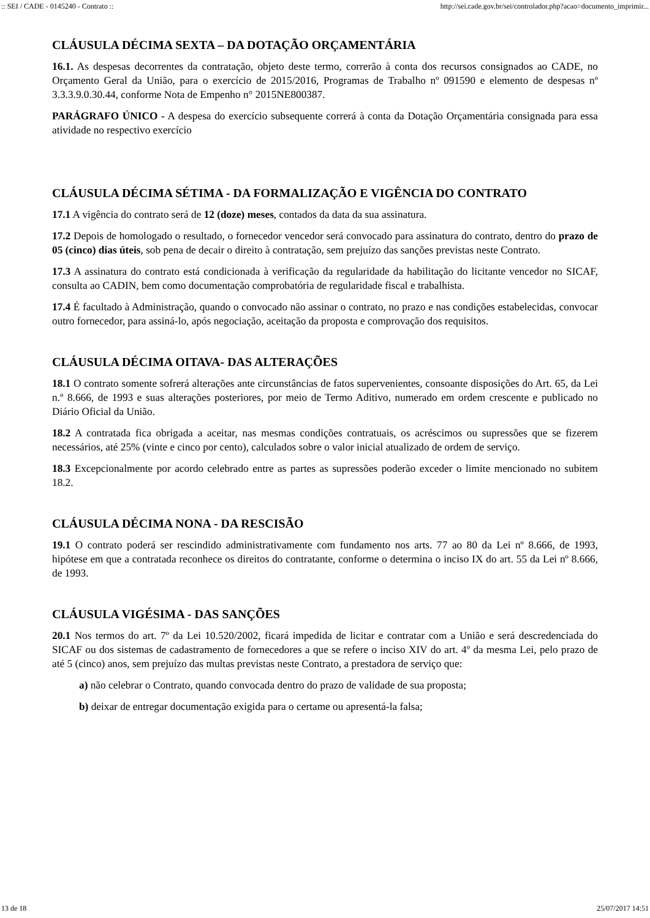:: SEI / CADE - 0145240 - Contrato :: http://sei.cade.gov.br/sei/controlador.php?acao=documento_imprimir...
CLÁUSULA DÉCIMA SEXTA – DA DOTAÇÃO ORÇAMENTÁRIA
16.1. As despesas decorrentes da contratação, objeto deste termo, correrão à conta dos recursos consignados ao CADE, no Orçamento Geral da União, para o exercício de 2015/2016, Programas de Trabalho nº 091590 e elemento de despesas nº 3.3.3.9.0.30.44, conforme Nota de Empenho n° 2015NE800387.
PARÁGRAFO ÚNICO - A despesa do exercício subsequente correrá à conta da Dotação Orçamentária consignada para essa atividade no respectivo exercício
CLÁUSULA DÉCIMA SÉTIMA - DA FORMALIZAÇÃO E VIGÊNCIA DO CONTRATO
17.1 A vigência do contrato será de 12 (doze) meses, contados da data da sua assinatura.
17.2 Depois de homologado o resultado, o fornecedor vencedor será convocado para assinatura do contrato, dentro do prazo de 05 (cinco) dias úteis, sob pena de decair o direito à contratação, sem prejuízo das sanções previstas neste Contrato.
17.3 A assinatura do contrato está condicionada à verificação da regularidade da habilitação do licitante vencedor no SICAF, consulta ao CADIN, bem como documentação comprobatória de regularidade fiscal e trabalhista.
17.4 É facultado à Administração, quando o convocado não assinar o contrato, no prazo e nas condições estabelecidas, convocar outro fornecedor, para assiná-lo, após negociação, aceitação da proposta e comprovação dos requisitos.
CLÁUSULA DÉCIMA OITAVA- DAS ALTERAÇÕES
18.1 O contrato somente sofrerá alterações ante circunstâncias de fatos supervenientes, consoante disposições do Art. 65, da Lei n.º 8.666, de 1993 e suas alterações posteriores, por meio de Termo Aditivo, numerado em ordem crescente e publicado no Diário Oficial da União.
18.2 A contratada fica obrigada a aceitar, nas mesmas condições contratuais, os acréscimos ou supressões que se fizerem necessários, até 25% (vinte e cinco por cento), calculados sobre o valor inicial atualizado de ordem de serviço.
18.3 Excepcionalmente por acordo celebrado entre as partes as supressões poderão exceder o limite mencionado no subitem 18.2.
CLÁUSULA DÉCIMA NONA - DA RESCISÃO
19.1 O contrato poderá ser rescindido administrativamente com fundamento nos arts. 77 ao 80 da Lei nº 8.666, de 1993, hipótese em que a contratada reconhece os direitos do contratante, conforme o determina o inciso IX do art. 55 da Lei nº 8.666, de 1993.
CLÁUSULA VIGÉSIMA - DAS SANÇÕES
20.1 Nos termos do art. 7º da Lei 10.520/2002, ficará impedida de licitar e contratar com a União e será descredenciada do SICAF ou dos sistemas de cadastramento de fornecedores a que se refere o inciso XIV do art. 4º da mesma Lei, pelo prazo de até 5 (cinco) anos, sem prejuízo das multas previstas neste Contrato, a prestadora de serviço que:
a) não celebrar o Contrato, quando convocada dentro do prazo de validade de sua proposta;
b) deixar de entregar documentação exigida para o certame ou apresentá-la falsa;
13 de 18 25/07/2017 14:51